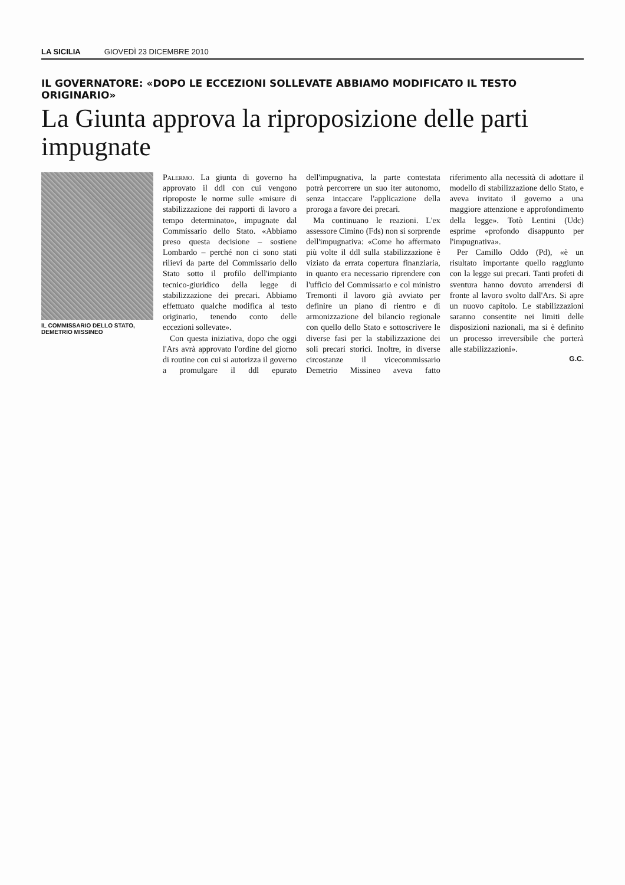LA SICILIA GIOVEDÌ 23 DICEMBRE 2010
IL GOVERNATORE: «DOPO LE ECCEZIONI SOLLEVATE ABBIAMO MODIFICATO IL TESTO ORIGINARIO»
La Giunta approva la riproposizione delle parti impugnate
IL COMMISSARIO DELLO STATO, DEMETRIO MISSINEO
Palermo. La giunta di governo ha approvato il ddl con cui vengono riproposte le norme sulle «misure di stabilizzazione dei rapporti di lavoro a tempo determinato», impugnate dal Commissario dello Stato. «Abbiamo preso questa decisione – sostiene Lombardo – perché non ci sono stati rilievi da parte del Commissario dello Stato sotto il profilo dell'impianto tecnico-giuridico della legge di stabilizzazione dei precari. Abbiamo effettuato qualche modifica al testo originario, tenendo conto delle eccezioni sollevate».
Con questa iniziativa, dopo che oggi l'Ars avrà approvato l'ordine del giorno di routine con cui si autorizza il governo a promulgare il ddl epurato dell'impugnativa, la parte contestata potrà percorrere un suo iter autonomo, senza intaccare l'applicazione della proroga a favore dei precari.
Ma continuano le reazioni. L'ex assessore Cimino (Fds) non si sorprende dell'impugnativa: «Come ho affermato più volte il ddl sulla stabilizzazione è viziato da errata copertura finanziaria, in quanto era necessario riprendere con l'ufficio del Commissario e col ministro Tremonti il lavoro già avviato per definire un piano di rientro e di armonizzazione del bilancio regionale con quello dello Stato e sottoscrivere le diverse fasi per la stabilizzazione dei soli precari storici. Inoltre, in diverse circostanze il vicecommissario Demetrio Missineo aveva fatto riferimento alla necessità di adottare il modello di stabilizzazione dello Stato, e aveva invitato il governo a una maggiore attenzione e approfondimento della legge». Totò Lentini (Udc) esprime «profondo disappunto per l'impugnativa».
Per Camillo Oddo (Pd), «è un risultato importante quello raggiunto con la legge sui precari. Tanti profeti di sventura hanno dovuto arrendersi di fronte al lavoro svolto dall'Ars. Si apre un nuovo capitolo. Le stabilizzazioni saranno consentite nei limiti delle disposizioni nazionali, ma si è definito un processo irreversibile che porterà alle stabilizzazioni».
G.C.